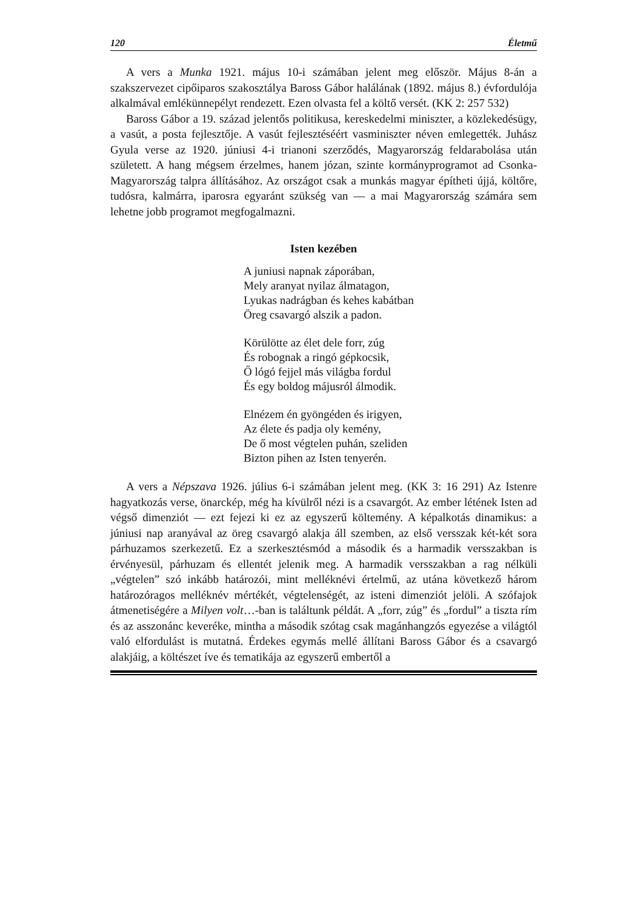120 Életmű
A vers a Munka 1921. május 10-i számában jelent meg először. Május 8-án a szakszervezet cipőiparos szakosztálya Baross Gábor halálának (1892. május 8.) évfordulója alkalmával emlékünnepélyt rendezett. Ezen olvasta fel a költő versét. (KK 2: 257 532)
Baross Gábor a 19. század jelentős politikusa, kereskedelmi miniszter, a közlekedésügy, a vasút, a posta fejlesztője. A vasút fejlesztéséért vasminiszter néven emlegették. Juhász Gyula verse az 1920. júniusi 4-i trianoni szerződés, Magyarország feldarabolása után született. A hang mégsem érzelmes, hanem józan, szinte kormányprogramot ad Csonka-Magyarország talpra állításához. Az országot csak a munkás magyar építheti újjá, költőre, tudósra, kalmárra, iparosra egyaránt szükség van — a mai Magyarország számára sem lehetne jobb programot megfogalmazni.
Isten kezében
A juniusi napnak záporában,
Mely aranyat nyilaz álmatagon,
Lyukas nadrágban és kehes kabátban
Öreg csavargó alszik a padon.
Körülötte az élet dele forr, zúg
És robognak a ringó gépkocsik,
Ő lógó fejjel más világba fordul
És egy boldog májusról álmodik.
Elnézem én gyöngéden és irigyen,
Az élete és padja oly kemény,
De ő most végtelen puhán, szeliden
Bizton pihen az Isten tenyerén.
A vers a Népszava 1926. július 6-i számában jelent meg. (KK 3: 16 291) Az Istenre hagyatkozás verse, önarckép, még ha kívülről nézi is a csavargót. Az ember létének Isten ad végső dimenziót — ezt fejezi ki ez az egyszerű költemény. A képalkotás dinamikus: a júniusi nap aranyával az öreg csavargó alakja áll szemben, az első versszak két-két sora párhuzamos szerkezetű. Ez a szerkesztésmód a második és a harmadik versszakban is érvényesül, párhuzam és ellentét jelenik meg. A harmadik versszakban a rag nélküli „végtelen” szó inkább határozói, mint melléknévi értelmű, az utána következő három határozóragos melléknév mértékét, végtelenségét, az isteni dimenziót jelöli. A szófajok átmenetiségére a Milyen volt…-ban is találtunk példát. A „forr, zúg” és „fordul” a tiszta rím és az asszonánc keveréke, mintha a második szótag csak magánhangzós egyezése a világtól való elfordulást is mutatná. Érdekes egymás mellé állítani Baross Gábor és a csavargó alakjáig, a költészet íve és tematikája az egyszerű embertől a